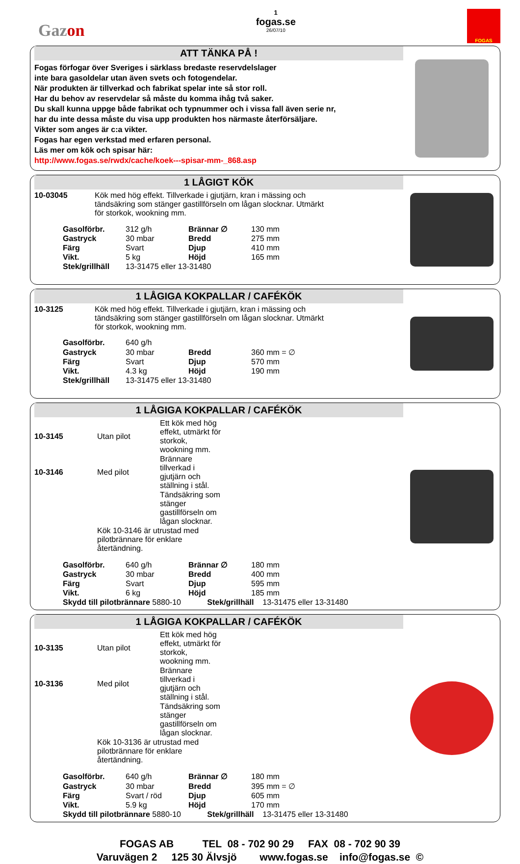Gazon
1
fogas.se
26/07/10
FOGAS
ATT TÄNKA PÅ !
Fogas förfogar över Sveriges i särklass bredaste reservdelslager
inte bara gasoldelar utan även svets och fotogendelar.
När produkten är tillverkad och fabrikat spelar inte så stor roll.
Har du behov av reservdelar så måste du komma ihåg två saker.
Du skall kunna uppge både fabrikat och typnummer och i vissa fall även serie nr,
har du inte dessa måste du visa upp produkten hos närmaste återförsäljare.
Vikter som anges är c:a vikter.
Fogas har egen verkstad med erfaren personal.
Läs mer om kök och spisar här:
http://www.fogas.se/rwdx/cache/koek---spisar-mm-_868.asp
1 LÅGIGT KÖK
10-03045 Kök med hög effekt. Tillverkade i gjutjärn, kran i mässing och
tändsäkring som stänger gastillförseln om lågan slocknar. Utmärkt
för storkok, wookning mm.
| Gasolförbr. | 312 g/h | Brännar ∅ | 130 mm |
| Gastryck | 30 mbar | Bredd | 275 mm |
| Färg | Svart | Djup | 410 mm |
| Vikt. | 5 kg | Höjd | 165 mm |
| Stek/grillhäll | 13-31475 eller 13-31480 | | |
1 LÅGIGA KOKPALLAR / CAFÉKÖK
10-3125 Kök med hög effekt. Tillverkade i gjutjärn, kran i mässing och
tändsäkring som stänger gastillförseln om lågan slocknar. Utmärkt
för storkok, wookning mm.
| Gasolförbr. | 640 g/h | | |
| Gastryck | 30 mbar | Bredd | 360 mm = ∅ |
| Färg | Svart | Djup | 570 mm |
| Vikt. | 4.3 kg | Höjd | 190 mm |
| Stek/grillhäll | 13-31475 eller 13-31480 | | |
1 LÅGIGA KOKPALLAR / CAFÉKÖK
| 10-3145 | Utan pilot | Ett kök med hög effekt, utmärkt för storkok, wookning mm. |
| 10-3146 | Med pilot | Brännare tillverkad i gjutjärn och ställning i stål. |
| | | Tändsäkring som stänger gastillförseln om lågan slocknar. |
| | Kök 10-3146 är utrustad med pilotbrännare för enklare återtändning. | |
| Gasolförbr. | 640 g/h | Brännar ∅ | 180 mm |
| Gastryck | 30 mbar | Bredd | 400 mm |
| Färg | Svart | Djup | 595 mm |
| Vikt. | 6 kg | Höjd | 185 mm |
Skydd till pilotbrännare 5880-10 Stek/grillhäll 13-31475 eller 13-31480
1 LÅGIGA KOKPALLAR / CAFÉKÖK
| 10-3135 | Utan pilot | Ett kök med hög effekt, utmärkt för storkok, wookning mm. |
| 10-3136 | Med pilot | Brännare tillverkad i gjutjärn och ställning i stål. |
| | | Tändsäkring som stänger gastillförseln om lågan slocknar. |
| | Kök 10-3136 är utrustad med pilotbrännare för enklare återtändning. | |
| Gasolförbr. | 640 g/h | Brännar ∅ | 180 mm |
| Gastryck | 30 mbar | Bredd | 395 mm = ∅ |
| Färg | Svart / röd | Djup | 605 mm |
| Vikt. | 5.9 kg | Höjd | 170 mm |
Skydd till pilotbrännare 5880-10 Stek/grillhäll 13-31475 eller 13-31480
FOGAS AB TEL 08 - 702 90 29 FAX 08 - 702 90 39
Varuvägen 2 125 30 Älvsjö www.fogas.se info@fogas.se ©